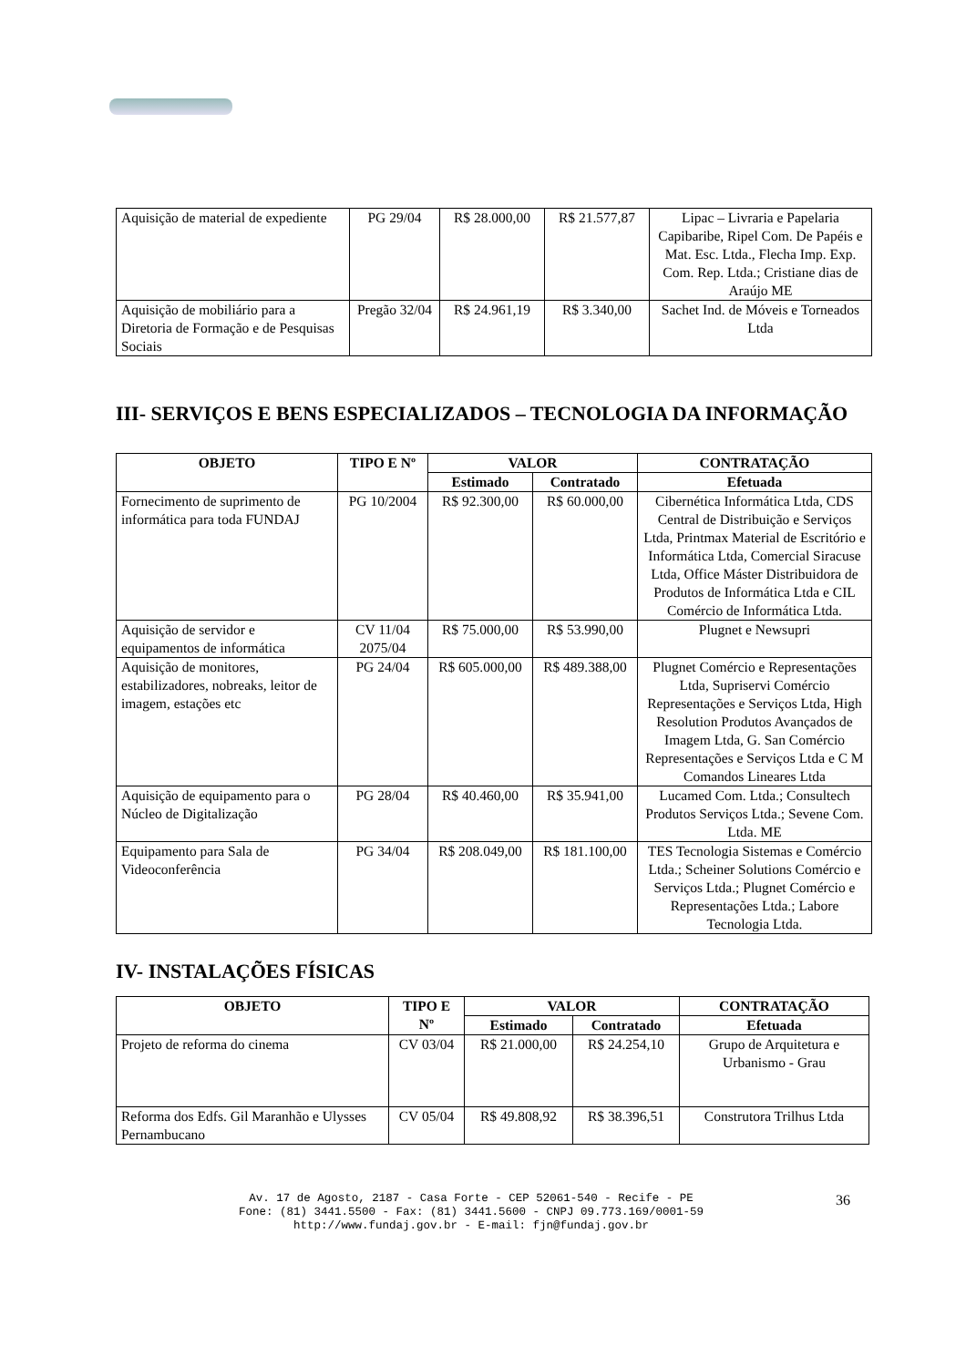| Aquisição de material de expediente | PG 29/04 | R$ 28.000,00 | R$ 21.577,87 | Lipac – Livraria e Papelaria Capibaribe, Ripel Com. De Papéis e Mat. Esc. Ltda., Flecha Imp. Exp. Com. Rep. Ltda.; Cristiane dias de Araújo ME |
| Aquisição de mobiliário para a Diretoria de Formação e de Pesquisas Sociais | Pregão 32/04 | R$ 24.961,19 | R$ 3.340,00 | Sachet Ind. de Móveis e Torneados Ltda |
III- SERVIÇOS E BENS ESPECIALIZADOS – TECNOLOGIA DA INFORMAÇÃO
| OBJETO | TIPO E Nº | VALOR | | CONTRATAÇÃO |
| --- | --- | --- | --- | --- |
| | | Estimado | Contratado | Efetuada |
| Fornecimento de suprimento de informática para toda FUNDAJ | PG 10/2004 | R$ 92.300,00 | R$ 60.000,00 | Cibernética Informática Ltda, CDS Central de Distribuição e Serviços Ltda, Printmax Material de Escritório e Informática Ltda, Comercial Siracuse Ltda, Office Máster Distribuidora de Produtos de Informática Ltda e CIL Comércio de Informática Ltda. |
| Aquisição de servidor e equipamentos de informática | CV 11/04 2075/04 | R$ 75.000,00 | R$ 53.990,00 | Plugnet e Newsupri |
| Aquisição de monitores, estabilizadores, nobreaks, leitor de imagem, estações etc | PG 24/04 | R$ 605.000,00 | R$ 489.388,00 | Plugnet Comércio e Representações Ltda, Supriservi Comércio Representações e Serviços Ltda, High Resolution Produtos Avançados de Imagem Ltda, G. San Comércio Representações e Serviços Ltda e C M Comandos Lineares Ltda |
| Aquisição de equipamento para o Núcleo de Digitalização | PG 28/04 | R$ 40.460,00 | R$ 35.941,00 | Lucamed Com. Ltda.; Consultech Produtos Serviços Ltda.; Sevene Com. Ltda. ME |
| Equipamento para Sala de Videoconferência | PG 34/04 | R$ 208.049,00 | R$ 181.100,00 | TES Tecnologia Sistemas e Comércio Ltda.; Scheiner Solutions Comércio e Serviços Ltda.; Plugnet Comércio e Representações Ltda.; Labore Tecnologia Ltda. |
IV- INSTALAÇÕES FÍSICAS
| OBJETO | TIPO E Nº | VALOR | | CONTRATAÇÃO |
| --- | --- | --- | --- | --- |
| | | Estimado | Contratado | Efetuada |
| Projeto de reforma do cinema | CV 03/04 | R$ 21.000,00 | R$ 24.254,10 | Grupo de Arquitetura e Urbanismo - Grau |
| Reforma dos Edfs. Gil Maranhão e Ulysses Pernambucano | CV 05/04 | R$ 49.808,92 | R$ 38.396,51 | Construtora Trilhus Ltda |
Av. 17 de Agosto, 2187 - Casa Forte - CEP 52061-540 - Recife - PE
Fone: (81) 3441.5500 - Fax: (81) 3441.5600 - CNPJ 09.773.169/0001-59
http://www.fundaj.gov.br - E-mail: fjn@fundaj.gov.br
36